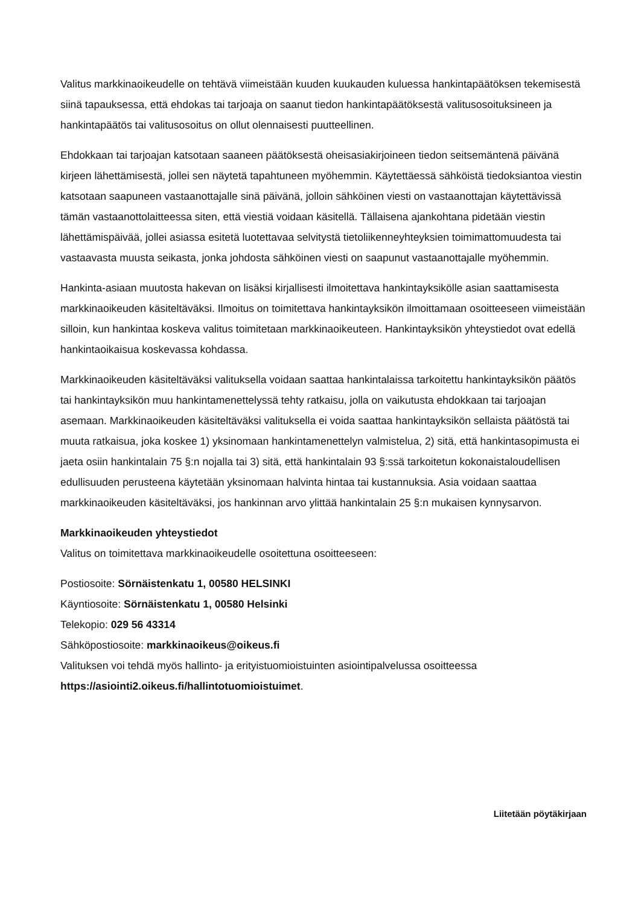Valitus markkinaoikeudelle on tehtävä viimeistään kuuden kuukauden kuluessa hankintapäätöksen tekemisestä siinä tapauksessa, että ehdokas tai tarjoaja on saanut tiedon hankintapäätöksestä valitusosoituksineen ja hankintapäätös tai valitusosoitus on ollut olennaisesti puutteellinen.
Ehdokkaan tai tarjoajan katsotaan saaneen päätöksestä oheisasiakirjoineen tiedon seitsemäntenä päivänä kirjeen lähettämisestä, jollei sen näytetä tapahtuneen myöhemmin. Käytettäessä sähköistä tiedoksiantoa viestin katsotaan saapuneen vastaanottajalle sinä päivänä, jolloin sähköinen viesti on vastaanottajan käytettävissä tämän vastaanottolaitteessa siten, että viestiä voidaan käsitellä. Tällaisena ajankohtana pidetään viestin lähettämispäivää, jollei asiassa esitetä luotettavaa selvitystä tietoliikenneyhteyksien toimimattomuudesta tai vastaavasta muusta seikasta, jonka johdosta sähköinen viesti on saapunut vastaanottajalle myöhemmin.
Hankinta-asiaan muutosta hakevan on lisäksi kirjallisesti ilmoitettava hankintayksikölle asian saattamisesta markkinaoikeuden käsiteltäväksi. Ilmoitus on toimitettava hankintayksikön ilmoittamaan osoitteeseen viimeistään silloin, kun hankintaa koskeva valitus toimitetaan markkinaoikeuteen. Hankintayksikön yhteystiedot ovat edellä hankintaoikaisua koskevassa kohdassa.
Markkinaoikeuden käsiteltäväksi valituksella voidaan saattaa hankintalaissa tarkoitettu hankintayksikön päätös tai hankintayksikön muu hankintamenettelyssä tehty ratkaisu, jolla on vaikutusta ehdokkaan tai tarjoajan asemaan. Markkinaoikeuden käsiteltäväksi valituksella ei voida saattaa hankintayksikön sellaista päätöstä tai muuta ratkaisua, joka koskee 1) yksinomaan hankintamenettelyn valmistelua, 2) sitä, että hankintasopimusta ei jaeta osiin hankintalain 75 §:n nojalla tai 3) sitä, että hankintalain 93 §:ssä tarkoitetun kokonaistaloudellisen edullisuuden perusteena käytetään yksinomaan halvinta hintaa tai kustannuksia. Asia voidaan saattaa markkinaoikeuden käsiteltäväksi, jos hankinnan arvo ylittää hankintalain 25 §:n mukaisen kynnysarvon.
Markkinaoikeuden yhteystiedot
Valitus on toimitettava markkinaoikeudelle osoitettuna osoitteeseen:
Postiosoite: Sörnäistenkatu 1, 00580 HELSINKI
Käyntiosoite: Sörnäistenkatu 1, 00580 Helsinki
Telekopio: 029 56 43314
Sähköpostiosoite: markkinaoikeus@oikeus.fi
Valituksen voi tehdä myös hallinto- ja erityistuomioistuinten asiointipalvelussa osoitteessa https://asiointi2.oikeus.fi/hallintotuomioistuimet.
Liitetään pöytäkirjaan